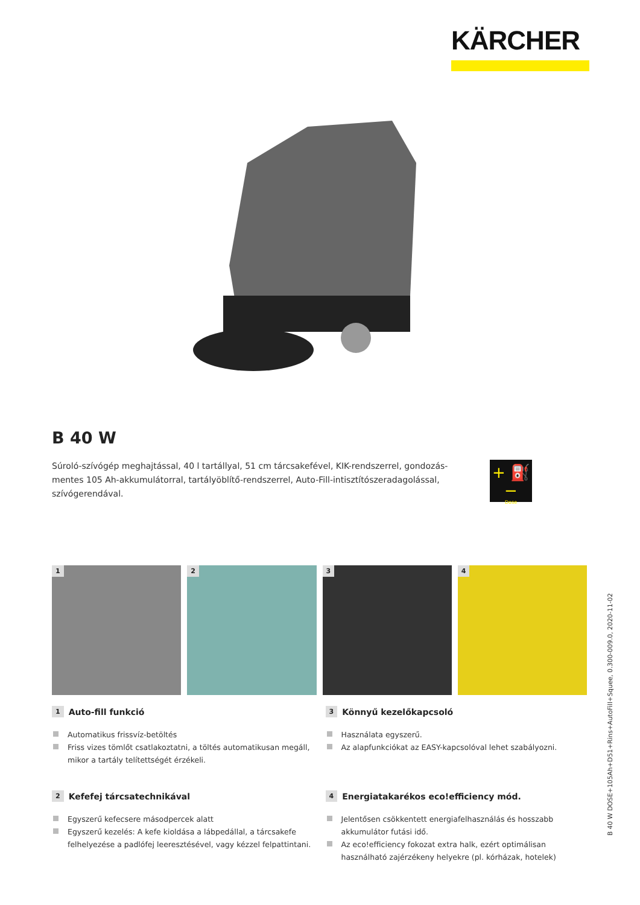KÄRCHER
B 40 W
Súroló-szívógép meghajtással, 40 l tartállyal, 51 cm tárcsakefével, KIK-rendszerrel, gondozás­mentes 105 Ah-akkumulátorral, tartályöblítő-rendszerrel, Auto-Fill-intisztítószeradagolással, szívógerendával.
+ ⛽ −
Dose
1
2
3
4
1 Auto-fill funkció
Automatikus frissvíz-betöltés
Friss vizes tömlőt csatlakoztatni, a töltés automatikusan megáll, mikor a tartály telítettségét érzékeli.
3 Könnyű kezelőkapcsoló
Használata egyszerű.
Az alapfunkciókat az EASY-kapcsolóval lehet szabályozni.
2 Kefefej tárcsatechnikával
Egyszerű kefecsere másodpercek alatt
Egyszerű kezelés: A kefe kioldása a lábpedállal, a tárcsakefe felhelye­zése a padlófej leeresztésével, vagy kézzel felpattintani.
4 Energiatakarékos eco!efficiency mód.
Jelentősen csökkentett energiafelhasználás és hosszabb akkumulátor futási idő.
Az eco!efficiency fokozat extra halk, ezért optimálisan használható zajérzékeny helyekre (pl. kórházak, hotelek)
B 40 W DOSE+105Ah+D51+Rins+AutoFill+Squee, 0.300-009.0, 2020-11-02